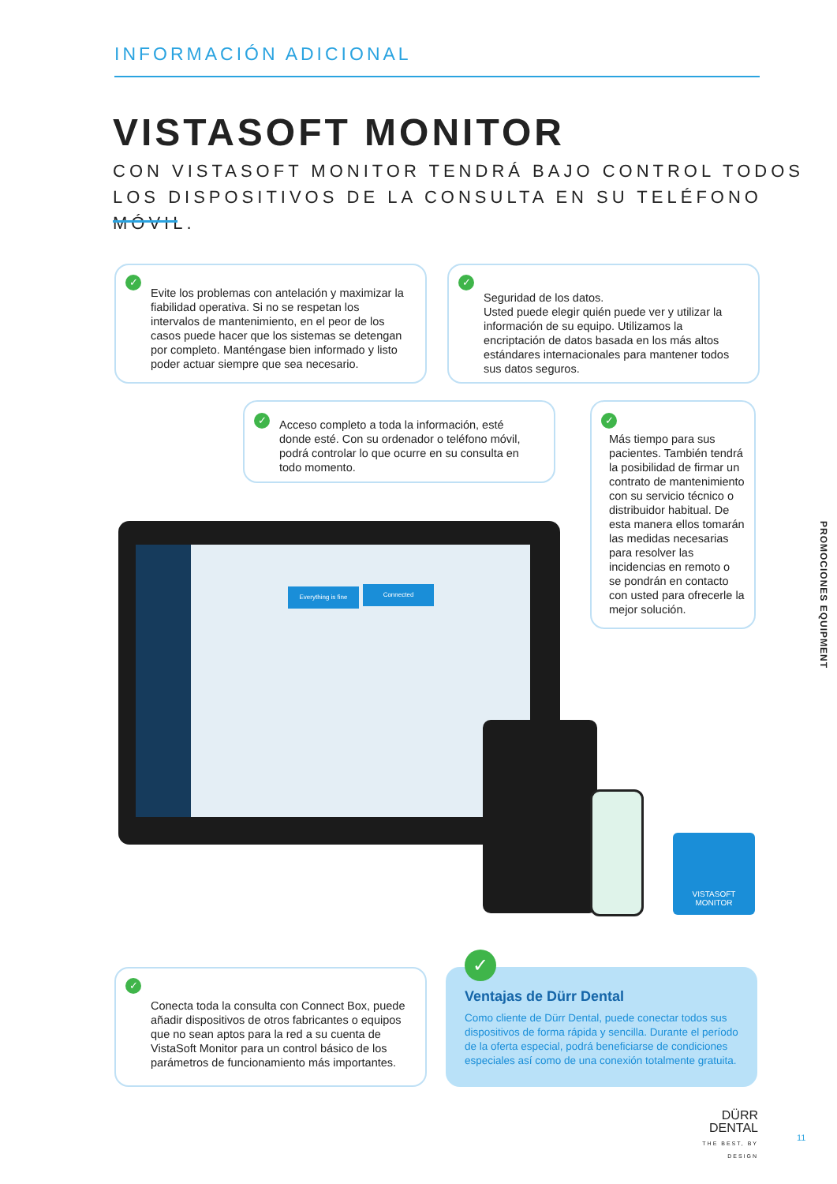INFORMACIÓN ADICIONAL
VISTASOFT MONITOR
CON VISTASOFT MONITOR TENDRÁ BAJO CONTROL TODOS LOS DISPOSITIVOS DE LA CONSULTA EN SU TELÉFONO MÓVIL.
✓
Evite los problemas con antelación y maximizar la fiabilidad operativa. Si no se respetan los intervalos de mantenimiento, en el peor de los casos puede hacer que los sistemas se detengan por completo. Manténgase bien informado y listo poder actuar siempre que sea necesario.
✓
Seguridad de los datos.
Usted puede elegir quién puede ver y utilizar la información de su equipo. Utilizamos la encriptación de datos basada en los más altos estándares internacionales para mantener todos sus datos seguros.
✓ Acceso completo a toda la información, esté donde esté. Con su ordenador o teléfono móvil, podrá controlar lo que ocurre en su consulta en todo momento.
✓
Más tiempo para sus pacientes. También tendrá la posibilidad de firmar un contrato de mantenimiento con su servicio técnico o distribuidor habitual. De esta manera ellos tomarán las medidas necesarias para resolver las incidencias en remoto o se pondrán en contacto con usted para ofrecerle la mejor solución.
PROMOCIONES EQUIPMENT
Everything is fine Connected
VISTASOFT
MONITOR
✓
Conecta toda la consulta con Connect Box, puede añadir dispositivos de otros fabricantes o equipos que no sean aptos para la red a su cuenta de VistaSoft Monitor para un control básico de los parámetros de funcionamiento más importantes.
✓
Ventajas de Dürr Dental
Como cliente de Dürr Dental, puede conectar todos sus dispositivos de forma rápida y sencilla. Durante el período de la oferta especial, podrá beneficiarse de condiciones especiales así como de una conexión totalmente gratuita.
DÜRR
DENTAL
THE BEST, BY DESIGN
11